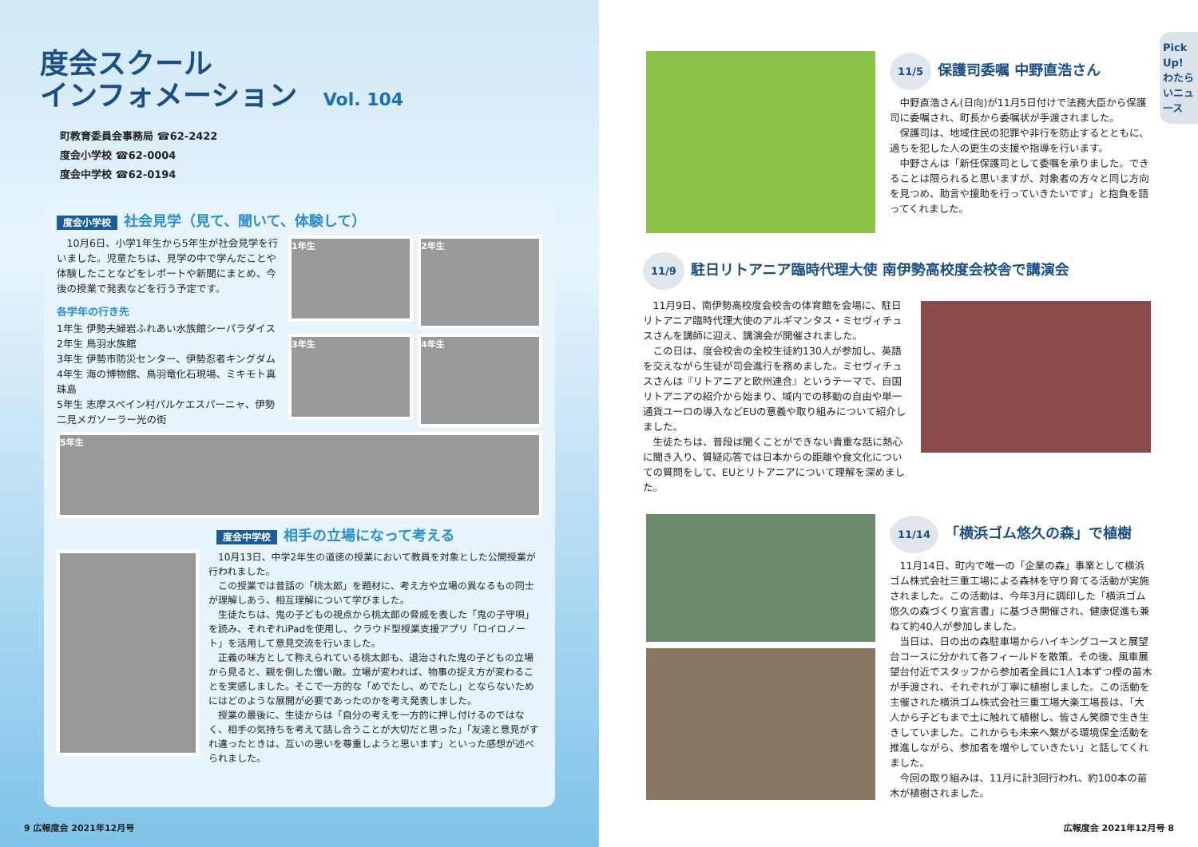度会スクール
インフォメーション Vol. 104
町教育委員会事務局 ☎62-2422
度会小学校 ☎62-0004
度会中学校 ☎62-0194
度会小学校 社会見学（見て、聞いて、体験して）
10月6日、小学1年生から5年生が社会見学を行いました。児童たちは、見学の中で学んだことや体験したことなどをレポートや新聞にまとめ、今後の授業で発表などを行う予定です。
各学年の行き先
1年生 伊勢夫婦岩ふれあい水族館シーパラダイス
2年生 鳥羽水族館
3年生 伊勢市防災センター、伊勢忍者キングダム
4年生 海の博物館、鳥羽竜化石現場、ミキモト真珠島
5年生 志摩スペイン村パルケエスパーニャ、伊勢二見メガソーラー光の街
1年生
2年生
3年生
4年生
5年生
度会中学校 相手の立場になって考える
10月13日、中学2年生の道徳の授業において教員を対象とした公開授業が行われました。
この授業では昔話の「桃太郎」を題材に、考え方や立場の異なるもの同士が理解しあう、相互理解について学びました。
生徒たちは、鬼の子どもの視点から桃太郎の脅威を表した「鬼の子守唄」を読み、それぞれiPadを使用し、クラウド型授業支援アプリ「ロイロノート」を活用して意見交流を行いました。
正義の味方として称えられている桃太郎も、退治された鬼の子どもの立場から見ると、親を倒した憎い敵。立場が変われば、物事の捉え方が変わることを実感しました。そこで一方的な「めでたし、めでたし」とならないためにはどのような展開が必要であったのかを考え発表しました。
授業の最後に、生徒からは「自分の考えを一方的に押し付けるのではなく、相手の気持ちを考えて話し合うことが大切だと思った」「友達と意見がすれ違ったときは、互いの思いを尊重しようと思います」といった感想が述べられました。
9 広報度会 2021年12月号
Pick Up! わたらいニュース
11/5 保護司委嘱 中野直浩さん
中野直浩さん(日向)が11月5日付けで法務大臣から保護司に委嘱され、町長から委嘱状が手渡されました。
保護司は、地域住民の犯罪や非行を防止するとともに、過ちを犯した人の更生の支援や指導を行います。
中野さんは「新任保護司として委嘱を承りました。できることは限られると思いますが、対象者の方々と同じ方向を見つめ、助言や援助を行っていきたいです」と抱負を語ってくれました。
11/9 駐日リトアニア臨時代理大使 南伊勢高校度会校舎で講演会
11月9日、南伊勢高校度会校舎の体育館を会場に、駐日リトアニア臨時代理大使のアルギマンタス・ミセヴィチュスさんを講師に迎え、講演会が開催されました。
この日は、度会校舎の全校生徒約130人が参加し、英語を交えながら生徒が司会進行を務めました。ミセヴィチュスさんは『リトアニアと欧州連合』というテーマで、自国リトアニアの紹介から始まり、域内での移動の自由や単一通貨ユーロの導入などEUの意義や取り組みについて紹介しました。
生徒たちは、普段は聞くことができない貴重な話に熱心に聞き入り、質疑応答では日本からの距離や食文化についての質問をして、EUとリトアニアについて理解を深めました。
11/14 「横浜ゴム悠久の森」で植樹
11月14日、町内で唯一の「企業の森」事業として横浜ゴム株式会社三重工場による森林を守り育てる活動が実施されました。この活動は、今年3月に調印した「横浜ゴム悠久の森づくり宣言書」に基づき開催され、健康促進も兼ねて約40人が参加しました。
当日は、日の出の森駐車場からハイキングコースと展望台コースに分かれて各フィールドを散策。その後、風車展望台付近でスタッフから参加者全員に1人1本ずつ樫の苗木が手渡され、それぞれが丁寧に植樹しました。この活動を主催された横浜ゴム株式会社三重工場大楽工場長は、「大人から子どもまで土に触れて植樹し、皆さん笑顔で生き生きしていました。これからも未来へ繋がる環境保全活動を推進しながら、参加者を増やしていきたい」と話してくれました。
今回の取り組みは、11月に計3回行われ、約100本の苗木が植樹されました。
広報度会 2021年12月号 8